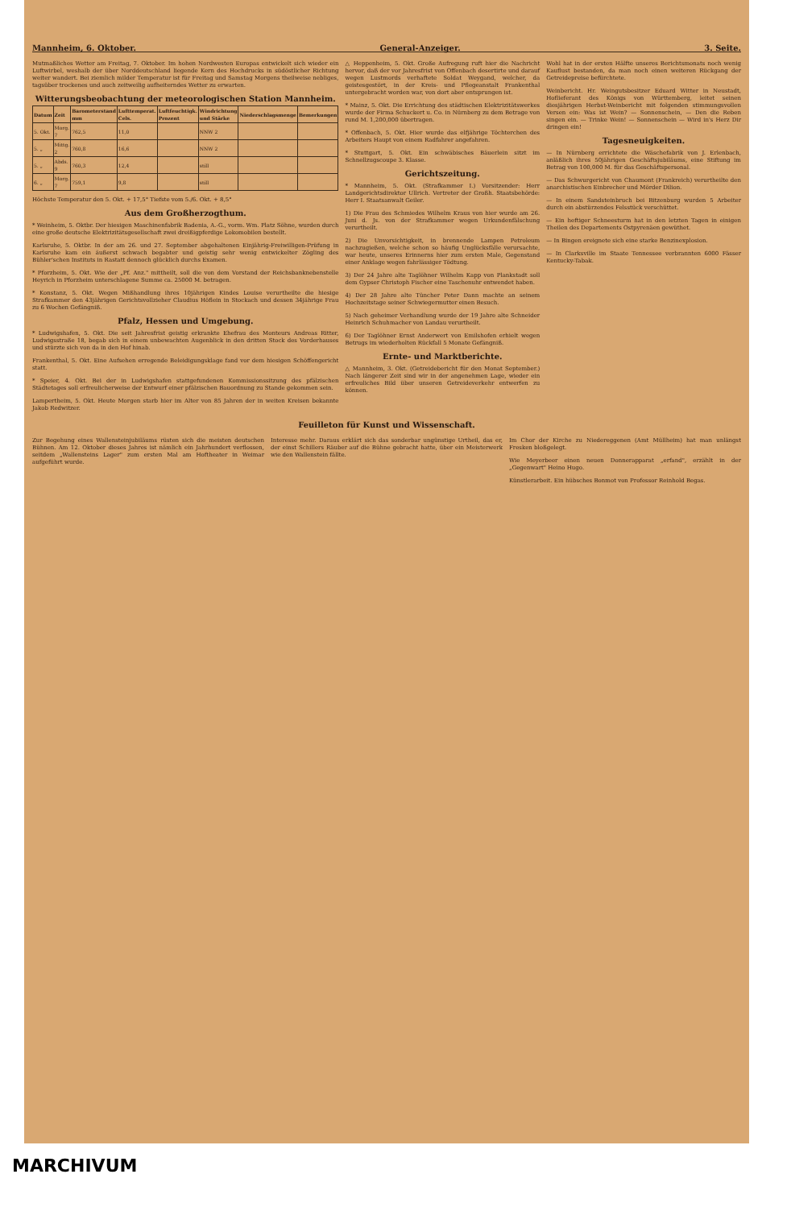Mannheim, 6. Oktober. General-Anzeiger. 3. Seite.
Mutmaßliches Wetter am Freitag, 7. Oktober. Im hohen Nordwesten Europas entwickelt sich wieder ein Luftwirbel, weshalb der über Norddeutschland liegende Kern des Hochdrucks in südöstlicher Richtung weiter wandert. Bei ziemlich milder Temperatur ist für Freitag und Samstag Morgens theilweise nebliges, tagsüber trockenes und auch zeitweilig aufheiterndes Wetter zu erwarten.
Witterungsbeobachtung der meteorologischen Station Mannheim.
| Datum | Zeit | Barometerstand mm | Lufttemperat. Cels. | Luftfeuchtigk. Prozent | Windrichtung und Stärke | Niederschlagsmenge | Bemerkungen |
| --- | --- | --- | --- | --- | --- | --- | --- |
| 5. Okt. | Morg. 7 | 762,5 | 11,0 | | NNW 2 | | |
| 5. „ | Mittg. 2 | 760,8 | 16,6 | | NNW 2 | | |
| 5. „ | Abds. 9 | 760,3 | 12,4 | | still | | |
| 6. „ | Morg. 7 | 759,1 | 9,8 | | still | | |
Höchste Temperatur den 5. Okt. + 17,5° Tiefste vom 5./6. Okt. + 8,5°
Aus dem Großherzogthum.
* Weinheim, 5. Oktbr. Der hiesigen Maschinenfabrik Badenia, A.-G., vorm. Wm. Platz Söhne, wurden durch eine große deutsche Elektrizitätsgesellschaft zwei dreißigpferdige Lokomobilen bestellt.
Karlsruhe, 5. Oktbr. In der am 26. und 27. September abgehaltenen Einjährig-Freiwilligen-Prüfung in Karlsruhe kam ein äußerst schwach begabter und geistig sehr wenig entwickelter Zögling des Bühler'schen Instituts in Rastatt dennoch glücklich durchs Examen.
* Pforzheim, 5. Okt. Wie der „Pf. Anz." mittheilt, soll die von dem Vorstand der Reichsbanknebenstelle Heyrich in Pforzheim unterschlagene Summe ca. 25000 M. betragen.
* Konstanz, 5. Okt. Wegen Mißhandlung ihres 10jährigen Kindes Louise verurtheilte die hiesige Strafkammer den 43jährigen Gerichtsvollzieher Claudius Höflein in Stockach und dessen 34jährige Frau zu 6 Wochen Gefängniß.
Pfalz, Hessen und Umgebung.
* Ludwigshafen, 5. Okt. Die seit Jahresfrist geistig erkrankte Ehefrau des Monteurs Andreas Ritter, Ludwigsstraße 18, begab sich in einem unbewachten Augenblick in den dritten Stock des Vorderhauses und stürzte sich von da in den Hof hinab.
Frankenthal, 5. Okt. Eine Aufsehen erregende Beleidigungsklage fand vor dem hiesigen Schöffengericht statt.
* Speier, 4. Okt. Bei der in Ludwigshafen stattgefundenen Kommissionssitzung des pfälzischen Städtetages soll erfreulicherweise der Entwurf einer pfälzischen Bauordnung zu Stande gekommen sein.
Lampertheim, 5. Okt. Heute Morgen starb hier im Alter von 85 Jahren der in weiten Kreisen bekannte Jakob Redwitzer.
△ Heppenheim, 5. Okt. Große Aufregung ruft hier die Nachricht hervor, daß der vor Jahresfrist von Offenbach desertirte und darauf wegen Lustmords verhaftete Soldat Weygand, welcher, da geistesgestört, in der Kreis- und Pflegeanstalt Frankenthal untergebracht worden war, von dort aber entsprungen ist.
* Mainz, 5. Okt. Die Errichtung des städtischen Elektrizitätswerkes wurde der Firma Schuckert u. Co. in Nürnberg zu dem Betrage von rund M. 1,200,000 übertragen.
* Offenbach, 5. Okt. Hier wurde das elfjährige Töchterchen des Arbeiters Haupt von einem Radfahrer angefahren.
* Stuttgart, 5. Okt. Ein schwäbisches Bäuerlein sitzt im Schnellzugscoupe 3. Klasse.
Gerichtszeitung.
* Mannheim, 5. Okt. (Strafkammer I.) Vorsitzender: Herr Landgerichtsdirektor Ullrich. Vertreter der Großh. Staatsbehörde: Herr I. Staatsanwalt Geiler.
1) Die Frau des Schmiedes Wilhelm Kraus von hier wurde am 26. Juni d. Js. von der Strafkammer wegen Urkundenfälschung verurtheilt.
2) Die Unvorsichtigkeit, in brennende Lampen Petroleum nachzugießen, welche schon so häufig Unglücksfälle verursachte, war heute, unseres Erinnerns hier zum ersten Male, Gegenstand einer Anklage wegen fahrlässiger Tödtung.
3) Der 24 Jahre alte Taglöhner Wilhelm Kapp von Plankstadt soll dem Gypser Christoph Fischer eine Taschenuhr entwendet haben.
4) Der 28 Jahre alte Tüncher Peter Dann machte an seinem Hochzeitstage seiner Schwiegermutter einen Besuch.
5) Nach geheimer Verhandlung wurde der 19 Jahre alte Schneider Heinrich Schuhmacher von Landau verurtheilt.
6) Der Taglöhner Ernst Anderwert von Emilshofen erhielt wegen Betrugs im wiederholten Rückfall 5 Monate Gefängniß.
Ernte- und Marktberichte.
△ Mannheim, 3. Okt. (Getreidebericht für den Monat September.) Nach längerer Zeit sind wir in der angenehmen Lage, wieder ein erfreuliches Bild über unseren Getreideverkehr entwerfen zu können.
Wohl hat in der ersten Hälfte unseres Berichtsmonats noch wenig Kauflust bestanden, da man noch einen weiteren Rückgang der Getreidepreise befürchtete.
Weinbericht. Hr. Weingutsbesitzer Eduard Witter in Neustadt, Hoflieferant des Königs von Württemberg, leitet seinen diesjährigen Herbst-Weinbericht mit folgenden stimmungsvollen Versen ein: Was ist Wein? — Sonnenschein, — Den die Reben singen ein. — Trinke Wein! — Sonnenschein — Wird in's Herz Dir dringen ein!
Tagesneuigkeiten.
— In Nürnberg errichtete die Wäschefabrik von J. Erlenbach, anläßlich ihres 50jährigen Geschäftsjubiläums, eine Stiftung im Betrag von 100,000 M. für das Geschäftspersonal.
— Das Schwurgericht von Chaumont (Frankreich) verurtheilte den anarchistischen Einbrecher und Mörder Dilion.
— In einem Sandsteinbruch bei Bitzenburg wurden 5 Arbeiter durch ein abstürzendes Felsstück verschüttet.
— Ein heftiger Schneesturm hat in den letzten Tagen in einigen Theilen des Departements Ostpyrenäen gewüthet.
— In Bingen ereignete sich eine starke Benzinexplosion.
— In Clarksville im Staate Tennessee verbrannten 6000 Fässer Kentucky-Tabak.
Feuilleton für Kunst und Wissenschaft.
Zur Begehung eines Wallensteinjubiläums rüsten sich die meisten deutschen Bühnen. Am 12. Oktober dieses Jahres ist nämlich ein Jahrhundert verflossen, seitdem „Wallensteins Lager" zum ersten Mal am Hoftheater in Weimar aufgeführt wurde.
Interesse mehr. Daraus erklärt sich das sonderbar ungünstige Urtheil, das er, der einst Schillers Räuber auf die Bühne gebracht hatte, über ein Meisterwerk wie den Wallenstein fällte.
Im Chor der Kirche zu Niedereggenen (Amt Müllheim) hat man unlängst Fresken bloßgelegt.
Wie Meyerbeer einen neuen Donnerapparat „erfand", erzählt in der „Gegenwart" Heino Hugo.
Künstlerarbeit. Ein hübsches Bonmot von Professor Reinhold Begas.
MARCHIVUM